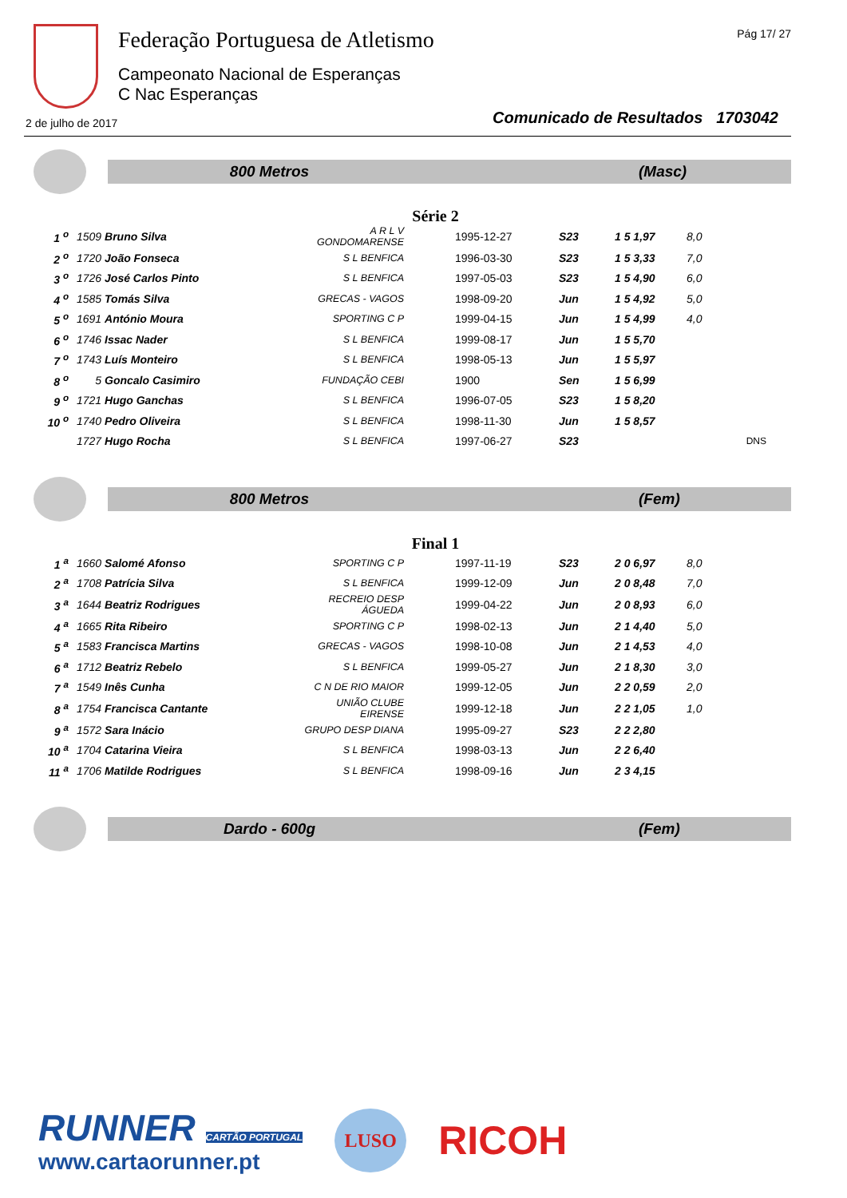Federação Portuguesa de Atletismo
Campeonato Nacional de Esperanças
C Nac Esperanças
Pág 17/ 27
2 de julho de 2017
Comunicado de Resultados 1703042
800 Metros (Masc)
Série 2
| 1 <sup>o</sup> | 1509 Bruno Silva | A R L V GONDOMARENSE | 1995-12-27 | S23 | 1 5 1,97 | 8,0 |
| 2 <sup>o</sup> | 1720 João Fonseca | S L BENFICA | 1996-03-30 | S23 | 1 5 3,33 | 7,0 |
| 3 <sup>o</sup> | 1726 José Carlos Pinto | S L BENFICA | 1997-05-03 | S23 | 1 5 4,90 | 6,0 |
| 4 <sup>o</sup> | 1585 Tomás Silva | GRECAS - VAGOS | 1998-09-20 | Jun | 1 5 4,92 | 5,0 |
| 5 <sup>o</sup> | 1691 António Moura | SPORTING C P | 1999-04-15 | Jun | 1 5 4,99 | 4,0 |
| 6 <sup>o</sup> | 1746 Issac Nader | S L BENFICA | 1999-08-17 | Jun | 1 5 5,70 | |
| 7 <sup>o</sup> | 1743 Luís Monteiro | S L BENFICA | 1998-05-13 | Jun | 1 5 5,97 | |
| 8 <sup>o</sup> | 5 Goncalo Casimiro | FUNDAÇÃO CEBI | 1900 | Sen | 1 5 6,99 | |
| 9 <sup>o</sup> | 1721 Hugo Ganchas | S L BENFICA | 1996-07-05 | S23 | 1 5 8,20 | |
| 10 <sup>o</sup> | 1740 Pedro Oliveira | S L BENFICA | 1998-11-30 | Jun | 1 5 8,57 | |
| | 1727 Hugo Rocha | S L BENFICA | 1997-06-27 | S23 | | DNS |
800 Metros (Fem)
Final 1
| 1 <sup>a</sup> | 1660 Salomé Afonso | SPORTING C P | 1997-11-19 | S23 | 2 0 6,97 | 8,0 |
| 2 <sup>a</sup> | 1708 Patrícia Silva | S L BENFICA | 1999-12-09 | Jun | 2 0 8,48 | 7,0 |
| 3 <sup>a</sup> | 1644 Beatriz Rodrigues | RECREIO DESP ÁGUEDA | 1999-04-22 | Jun | 2 0 8,93 | 6,0 |
| 4 <sup>a</sup> | 1665 Rita Ribeiro | SPORTING C P | 1998-02-13 | Jun | 2 1 4,40 | 5,0 |
| 5 <sup>a</sup> | 1583 Francisca Martins | GRECAS - VAGOS | 1998-10-08 | Jun | 2 1 4,53 | 4,0 |
| 6 <sup>a</sup> | 1712 Beatriz Rebelo | S L BENFICA | 1999-05-27 | Jun | 2 1 8,30 | 3,0 |
| 7 <sup>a</sup> | 1549 Inês Cunha | C N DE RIO MAIOR | 1999-12-05 | Jun | 2 2 0,59 | 2,0 |
| 8 <sup>a</sup> | 1754 Francisca Cantante | UNIÃO CLUBE EIRENSE | 1999-12-18 | Jun | 2 2 1,05 | 1,0 |
| 9 <sup>a</sup> | 1572 Sara Inácio | GRUPO DESP DIANA | 1995-09-27 | S23 | 2 2 2,80 | |
| 10 <sup>a</sup> | 1704 Catarina Vieira | S L BENFICA | 1998-03-13 | Jun | 2 2 6,40 | |
| 11 <sup>a</sup> | 1706 Matilde Rodrigues | S L BENFICA | 1998-09-16 | Jun | 2 3 4,15 | |
Dardo - 600g (Fem)
RUNNER CARTÃO PORTUGAL
www.cartaorunner.pt
LUSO
RICOH